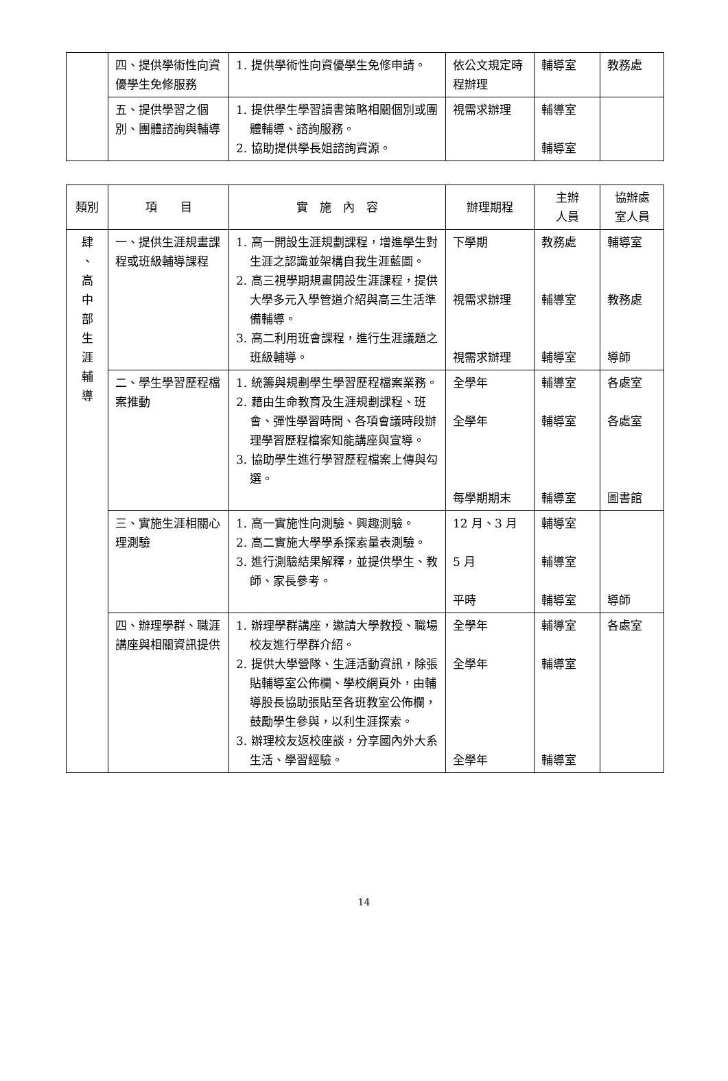| | 四、提供學術性向資優學生免修服務 | 1. 提供學術性向資優學生免修申請。 | 依公文規定時程辦理 | 輔導室 | 教務處 |
| | 五、提供學習之個別、團體諮詢與輔導 | 1. 提供學生學習讀書策略相關個別或團體輔導、諮詢服務。 2. 協助提供學長姐諮詢資源。 | 視需求辦理 | 輔導室 輔導室 | |
| 類別 | 項 目 | 實 施 內 容 | 辦理期程 | 主辦 人員 | 協辦處 室人員 |
| --- | --- | --- | --- | --- | --- |
| 肆 、 高 中 部 生 涯 輔 導 | 一、提供生涯規畫課程或班級輔導課程 | 1. 高一開設生涯規劃課程，增進學生對生涯之認識並架構自我生涯藍圖。 2. 高三視學期規畫開設生涯課程，提供大學多元入學管道介紹與高三生活準備輔導。 3. 高二利用班會課程，進行生涯議題之班級輔導。 | 下學期 視需求辦理 視需求辦理 | 教務處 輔導室 輔導室 | 輔導室 教務處 導師 |
| | 二、學生學習歷程檔案推動 | 1. 統籌與規劃學生學習歷程檔案業務。 2. 藉由生命教育及生涯規劃課程、班會、彈性學習時間、各項會議時段辦理學習歷程檔案知能講座與宣導。 3. 協助學生進行學習歷程檔案上傳與勾選。 | 全學年 全學年 每學期期末 | 輔導室 輔導室 輔導室 | 各處室 各處室 圖書館 |
| | 三、實施生涯相關心理測驗 | 1. 高一實施性向測驗、興趣測驗。 2. 高二實施大學學系探索量表測驗。 3. 進行測驗結果解釋，並提供學生、教師、家長參考。 | 12 月、3 月 5 月 平時 | 輔導室 輔導室 輔導室 | 導師 |
| | 四、辦理學群、職涯講座與相關資訊提供 | 1. 辦理學群講座，邀請大學教授、職場校友進行學群介紹。 2. 提供大學營隊、生涯活動資訊，除張貼輔導室公佈欄、學校網頁外，由輔導股長協助張貼至各班教室公佈欄，鼓勵學生參與，以利生涯探索。 3. 辦理校友返校座談，分享國內外大系生活、學習經驗。 | 全學年 全學年 全學年 | 輔導室 輔導室 輔導室 | 各處室 |
14